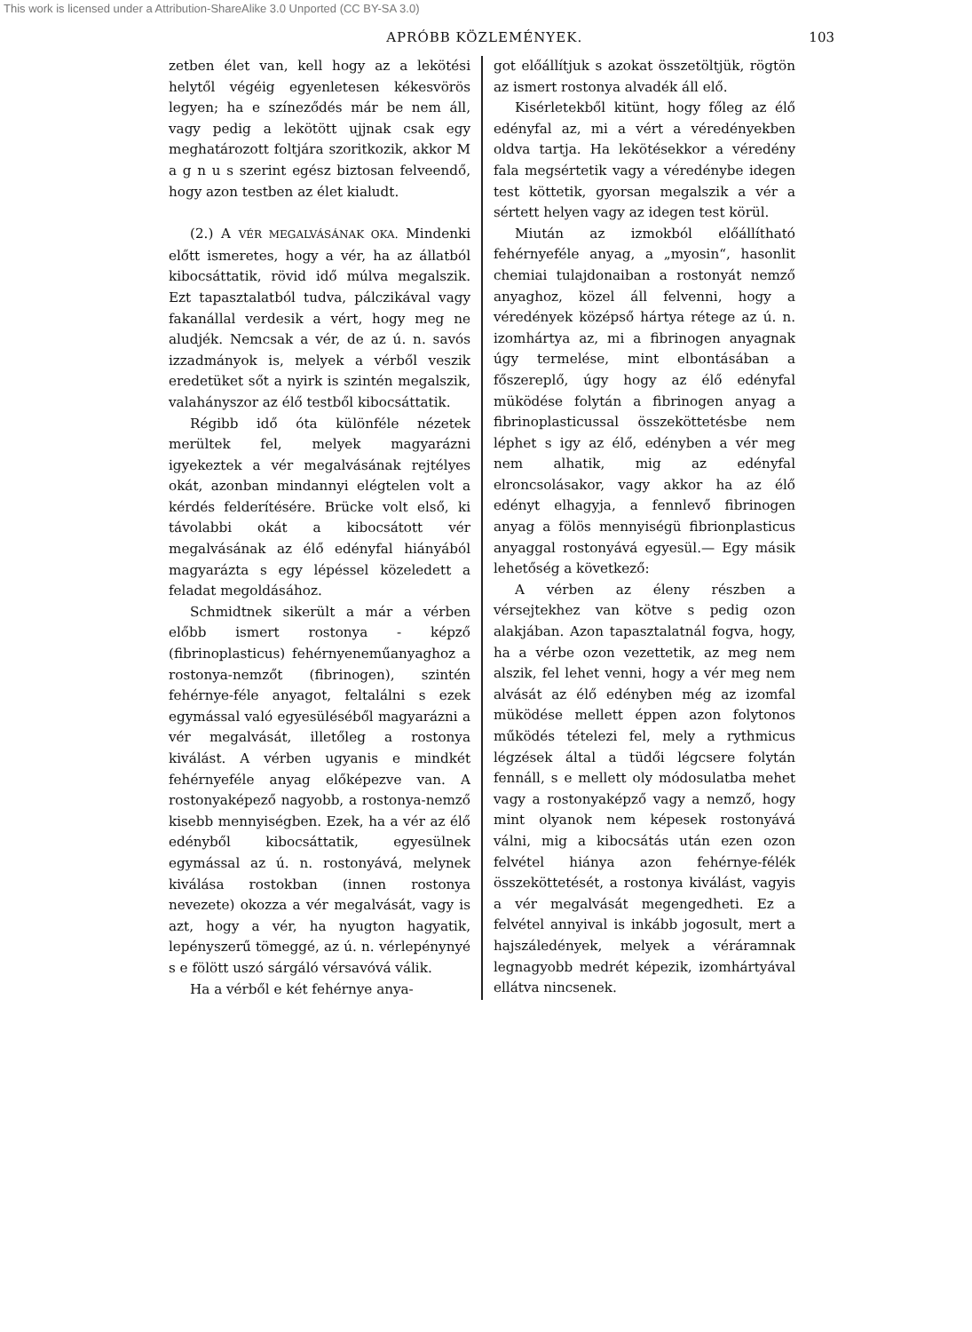This work is licensed under a Attribution-ShareAlike 3.0 Unported (CC BY-SA 3.0)
APRÓBB KÖZLEMÉNYEK. 103
zetben élet van, kell hogy az a lekötési helytől végéig egyenletesen kékesvörös legyen; ha e színeződés már be nem áll, vagy pedig a lekötött ujjnak csak egy meghatározott foltjára szoritkozik, akkor M a g n u s szerint egész biztosan felveendő, hogy azon testben az élet kialudt.
(2.) A VÉR MEGALVÁSÁNAK OKA. Mindenki előtt ismeretes, hogy a vér, ha az állatból kibocsáttatik, rövid idő múlva megalszik. Ezt tapasztalatból tudva, pálczikával vagy fakanállal verdesik a vért, hogy meg ne aludjék. Nemcsak a vér, de az ú. n. savós izzadmányok is, melyek a vérből veszik eredetüket sőt a nyirk is szintén megalszik, valahányszor az élő testből kibocsáttatik.
Régibb idő óta különféle nézetek merültek fel, melyek magyarázni igyekeztek a vér megalvásának rejtélyes okát, azonban mindannyi elégtelen volt a kérdés felderítésére. Brücke volt első, ki távolabbi okát a kibocsátott vér megalvásának az élő edényfal hiányából magyarázta s egy lépéssel közeledett a feladat megoldásához.
Schmidtnek sikerült a már a vérben előbb ismert rostonya - képző (fibrinoplasticus) fehérnyeneműanyaghoz a rostonya-nemzőt (fibrinogen), szintén fehérnye-féle anyagot, feltalálni s ezek egymással való egyesüléséből magyarázni a vér megalvását, illetőleg a rostonya kiválást. A vérben ugyanis e mindkét fehérnyeféle anyag előképezve van. A rostonyaképező nagyobb, a rostonya-nemző kisebb mennyiségben. Ezek, ha a vér az élő edényből kibocsáttatik, egyesülnek egymással az ú. n. rostonyává, melynek kiválása rostokban (innen rostonya nevezete) okozza a vér megalvását, vagy is azt, hogy a vér, ha nyugton hagyatik, lepényszerű tömeggé, az ú. n. vérlepénynyé s e fölött uszó sárgáló vérsavóvá válik.
Ha a vérből e két fehérnye anya-
got előállítjuk s azokat összetöltjük, rögtön az ismert rostonya alvadék áll elő.
Kisérletekből kitünt, hogy főleg az élő edényfal az, mi a vért a véredényekben oldva tartja. Ha lekötésekkor a véredény fala megsértetik vagy a véredénybe idegen test köttetik, gyorsan megalszik a vér a sértett helyen vagy az idegen test körül.
Miután az izmokból előállítható fehérnyeféle anyag, a „myosin“, hasonlit chemiai tulajdonaiban a rostonyát nemző anyaghoz, közel áll felvenni, hogy a véredények középső hártya rétege az ú. n. izomhártya az, mi a fibrinogen anyagnak úgy termelése, mint elbontásában a főszereplő, úgy hogy az élő edényfal müködése folytán a fibrinogen anyag a fibrinoplasticussal összeköttetésbe nem léphet s igy az élő, edényben a vér meg nem alhatik, mig az edényfal elroncsolásakor, vagy akkor ha az élő edényt elhagyja, a fennlevő fibrinogen anyag a fölös mennyiségü fibrionplasticus anyaggal rostonyává egyesül.— Egy másik lehetőség a következő:
A vérben az éleny részben a vérsejtekhez van kötve s pedig ozon alakjában. Azon tapasztalatnál fogva, hogy, ha a vérbe ozon vezettetik, az meg nem alszik, fel lehet venni, hogy a vér meg nem alvását az élő edényben még az izomfal müködése mellett éppen azon folytonos működés tételezi fel, mely a rythmicus légzések által a tüdői légcsere folytán fennáll, s e mellett oly módosulatba mehet vagy a rostonyaképző vagy a nemző, hogy mint olyanok nem képesek rostonyává válni, mig a kibocsátás után ezen ozon felvétel hiánya azon fehérnye-félék összeköttetését, a rostonya kiválást, vagyis a vér megalvását megengedheti. Ez a felvétel annyival is inkább jogosult, mert a hajszáledények, melyek a véráramnak legnagyobb medrét képezik, izomhártyával ellátva nincsenek.